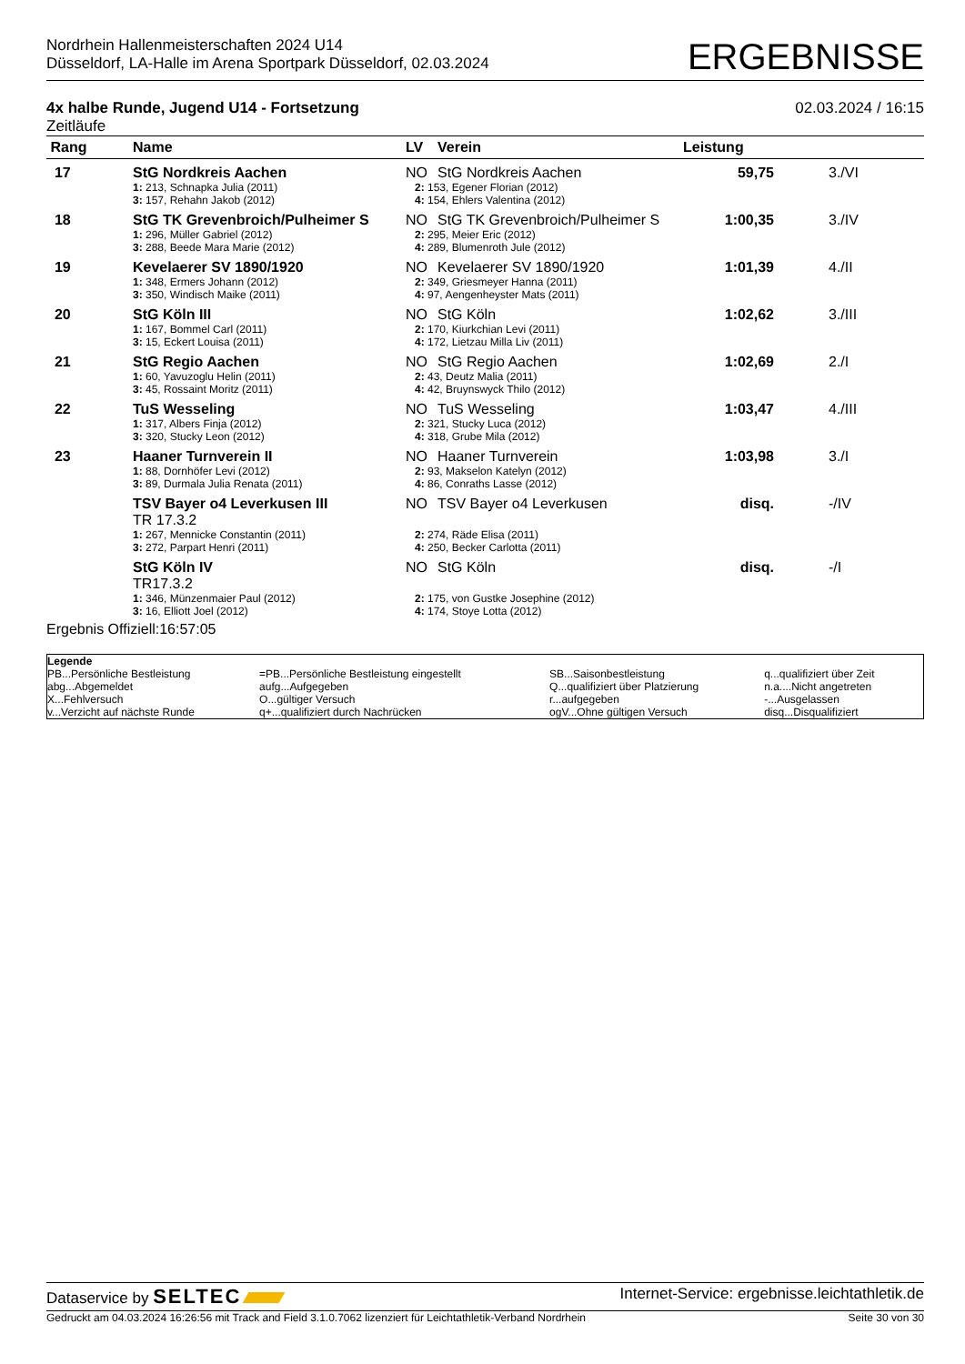Nordrhein Hallenmeisterschaften 2024 U14
Düsseldorf, LA-Halle im Arena Sportpark Düsseldorf, 02.03.2024
ERGEBNISSE
4x halbe Runde, Jugend U14 - Fortsetzung
Zeitläufe
02.03.2024 / 16:15
| Rang | Name | LV | Verein | Leistung | |
| --- | --- | --- | --- | --- | --- |
| 17 | StG Nordkreis Aachen | NO | StG Nordkreis Aachen | 59,75 | 3./VI |
| | 1: 213, Schnapka Julia (2011) 3: 157, Rehahn Jakob (2012) | 2: 153, Egener Florian (2012) 4: 154, Ehlers Valentina (2012) | | | |
| 18 | StG TK Grevenbroich/Pulheimer S | NO | StG TK Grevenbroich/Pulheimer S | 1:00,35 | 3./IV |
| | 1: 296, Müller Gabriel (2012) 3: 288, Beede Mara Marie (2012) | 2: 295, Meier Eric (2012) 4: 289, Blumenroth Jule (2012) | | | |
| 19 | Kevelaerer SV 1890/1920 | NO | Kevelaerer SV 1890/1920 | 1:01,39 | 4./II |
| | 1: 348, Ermers Johann (2012) 3: 350, Windisch Maike (2011) | 2: 349, Griesmeyer Hanna (2011) 4: 97, Aengenheyster Mats (2011) | | | |
| 20 | StG Köln III | NO | StG Köln | 1:02,62 | 3./III |
| | 1: 167, Bommel Carl (2011) 3: 15, Eckert Louisa (2011) | 2: 170, Kiurkchian Levi (2011) 4: 172, Lietzau Milla Liv (2011) | | | |
| 21 | StG Regio Aachen | NO | StG Regio Aachen | 1:02,69 | 2./I |
| | 1: 60, Yavuzoglu Helin (2011) 3: 45, Rossaint Moritz (2011) | 2: 43, Deutz Malia (2011) 4: 42, Bruynswyck Thilo (2012) | | | |
| 22 | TuS Wesseling | NO | TuS Wesseling | 1:03,47 | 4./III |
| | 1: 317, Albers Finja (2012) 3: 320, Stucky Leon (2012) | 2: 321, Stucky Luca (2012) 4: 318, Grube Mila (2012) | | | |
| 23 | Haaner Turnverein II | NO | Haaner Turnverein | 1:03,98 | 3./I |
| | 1: 88, Dornhöfer Levi (2012) 3: 89, Durmala Julia Renata (2011) | 2: 93, Makselon Katelyn (2012) 4: 86, Conraths Lasse (2012) | | | |
| | TSV Bayer o4 Leverkusen III TR 17.3.2 | NO | TSV Bayer o4 Leverkusen | disq. | -/IV |
| | 1: 267, Mennicke Constantin (2011) 3: 272, Parpart Henri (2011) | 2: 274, Räde Elisa (2011) 4: 250, Becker Carlotta (2011) | | | |
| | StG Köln IV TR17.3.2 | NO | StG Köln | disq. | -/I |
| | 1: 346, Münzenmaier Paul (2012) 3: 16, Elliott Joel (2012) | 2: 175, von Gustke Josephine (2012) 4: 174, Stoye Lotta (2012) | | | |
Ergebnis Offiziell:16:57:05
| Legende | | | |
| PB...Persönliche Bestleistung | =PB...Persönliche Bestleistung eingestellt | SB...Saisonbestleistung | q...qualifiziert über Zeit |
| abg...Abgemeldet | aufg...Aufgegeben | Q...qualifiziert über Platzierung | n.a....Nicht angetreten |
| X...Fehlversuch | O...gültiger Versuch | r...aufgegeben | -...Ausgelassen |
| v...Verzicht auf nächste Runde | q+...qualifiziert durch Nachrücken | ogV...Ohne gültigen Versuch | disq...Disqualifiziert |
Dataservice by SELTEC
Internet-Service: ergebnisse.leichtathletik.de
Gedruckt am 04.03.2024 16:26:56 mit Track and Field 3.1.0.7062 lizenziert für Leichtathletik-Verband Nordrhein
Seite 30 von 30